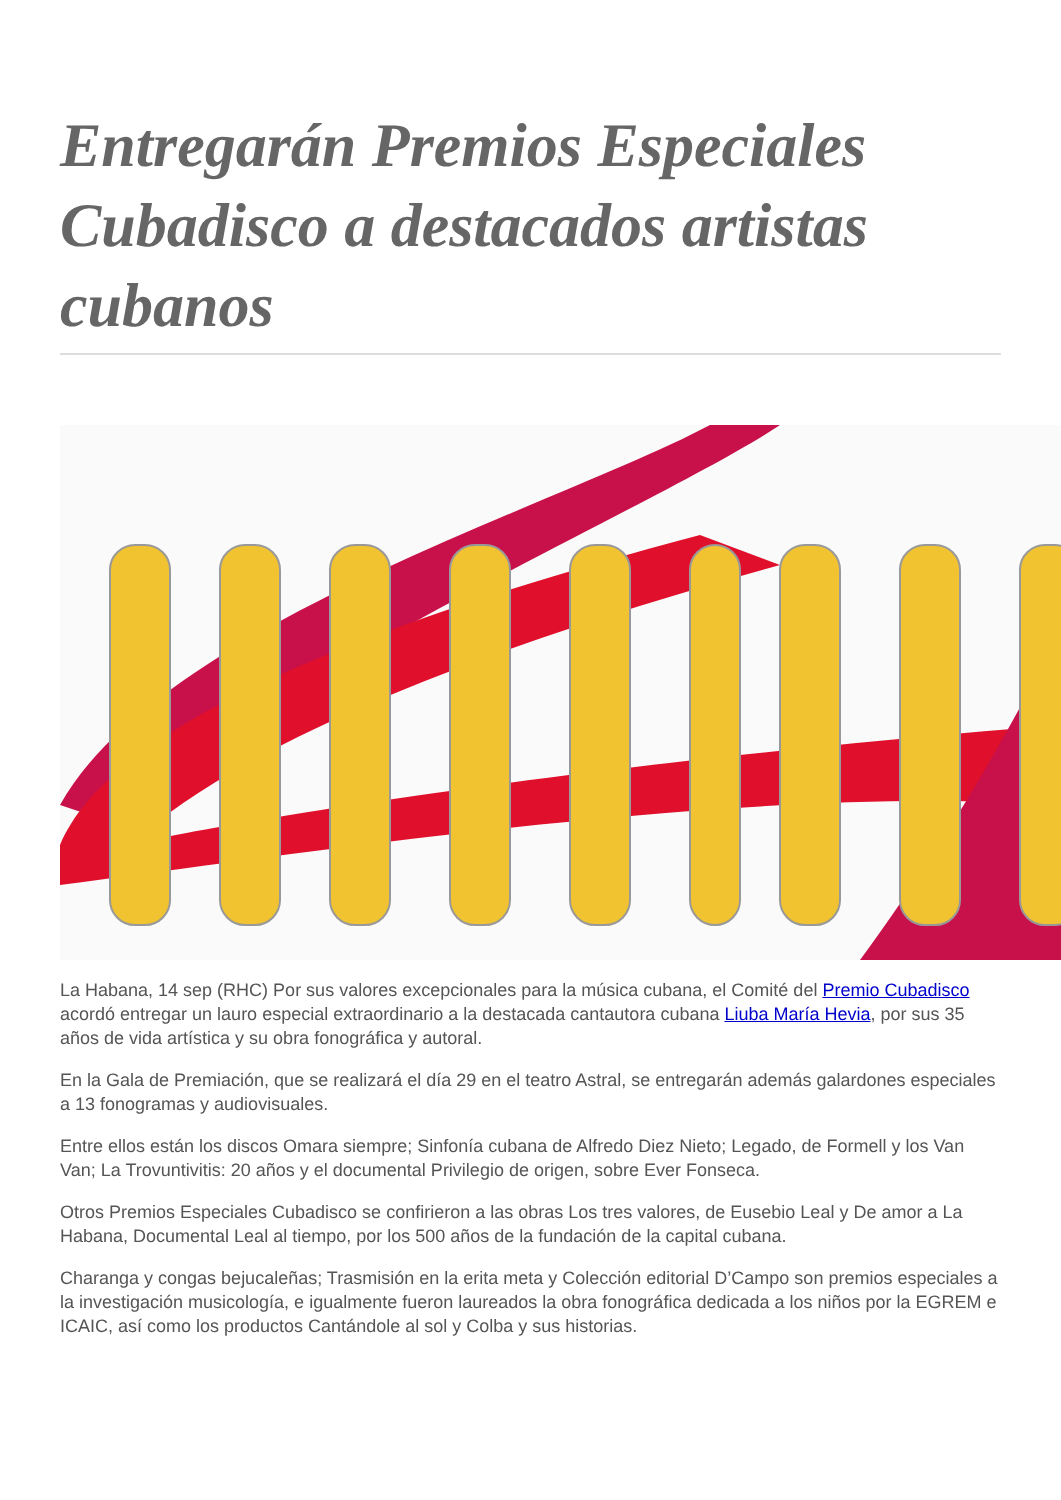Entregarán Premios Especiales Cubadisco a destacados artistas cubanos
La Habana, 14 sep (RHC) Por sus valores excepcionales para la música cubana, el Comité del Premio Cubadisco acordó entregar un lauro especial extraordinario a la destacada cantautora cubana Liuba María Hevia, por sus 35 años de vida artística y su obra fonográfica y autoral.
En la Gala de Premiación, que se realizará el día 29 en el teatro Astral, se entregarán además galardones especiales a 13 fonogramas y audiovisuales.
Entre ellos están los discos Omara siempre; Sinfonía cubana de Alfredo Diez Nieto; Legado, de Formell y los Van Van; La Trovuntivitis: 20 años y el documental Privilegio de origen, sobre Ever Fonseca.
Otros Premios Especiales Cubadisco se confirieron a las obras Los tres valores, de Eusebio Leal y De amor a La Habana, Documental Leal al tiempo, por los 500 años de la fundación de la capital cubana.
Charanga y congas bejucaleñas; Trasmisión en la erita meta y Colección editorial D’Campo son premios especiales a la investigación musicología, e igualmente fueron laureados la obra fonográfica dedicada a los niños por la EGREM e ICAIC, así como los productos Cantándole al sol y Colba y sus historias.